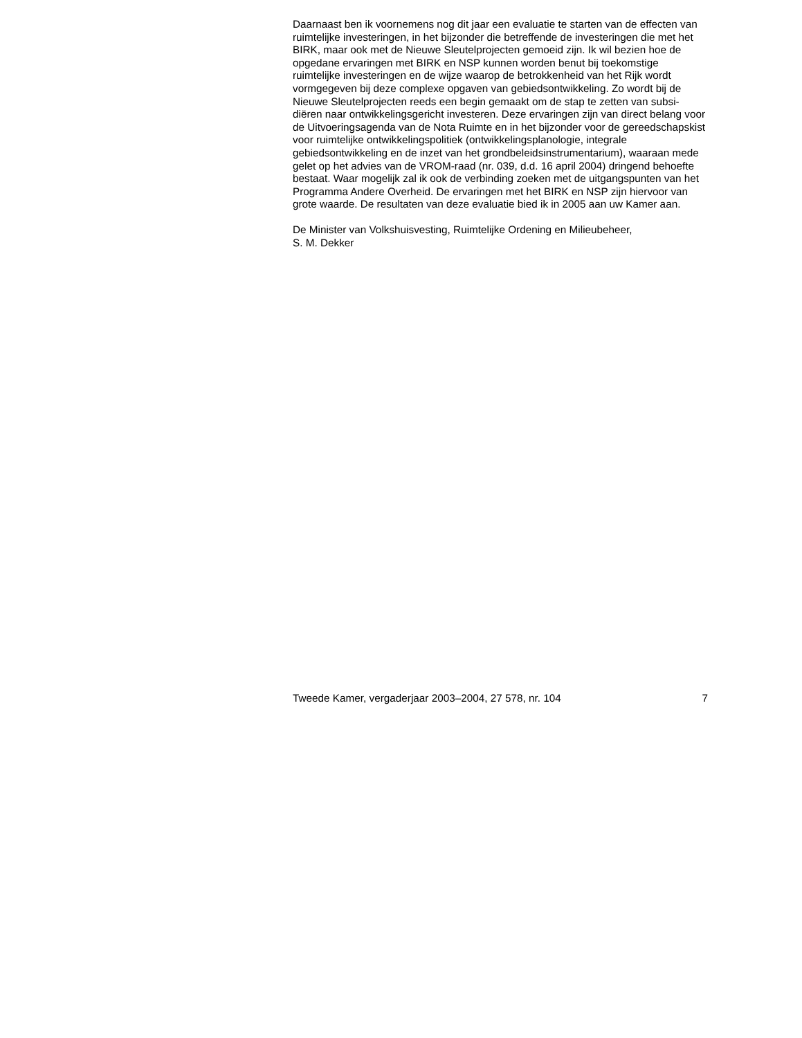Daarnaast ben ik voornemens nog dit jaar een evaluatie te starten van de effecten van ruimtelijke investeringen, in het bijzonder die betreffende de investeringen die met het BIRK, maar ook met de Nieuwe Sleutelprojecten gemoeid zijn. Ik wil bezien hoe de opgedane ervaringen met BIRK en NSP kunnen worden benut bij toekomstige ruimtelijke investeringen en de wijze waarop de betrokkenheid van het Rijk wordt vormgegeven bij deze complexe opgaven van gebiedsontwikkeling. Zo wordt bij de Nieuwe Sleutelprojecten reeds een begin gemaakt om de stap te zetten van subsi-diëren naar ontwikkelingsgericht investeren. Deze ervaringen zijn van direct belang voor de Uitvoeringsagenda van de Nota Ruimte en in het bijzonder voor de gereedschapskist voor ruimtelijke ontwikkelingspolitiek (ontwikkelingsplanologie, integrale gebiedsontwikkeling en de inzet van het grondbeleidsinstrumentarium), waaraan mede gelet op het advies van de VROM-raad (nr. 039, d.d. 16 april 2004) dringend behoefte bestaat. Waar mogelijk zal ik ook de verbinding zoeken met de uitgangspunten van het Programma Andere Overheid. De ervaringen met het BIRK en NSP zijn hiervoor van grote waarde. De resultaten van deze evaluatie bied ik in 2005 aan uw Kamer aan.
De Minister van Volkshuisvesting, Ruimtelijke Ordening en Milieubeheer,
S. M. Dekker
Tweede Kamer, vergaderjaar 2003–2004, 27 578, nr. 104 7